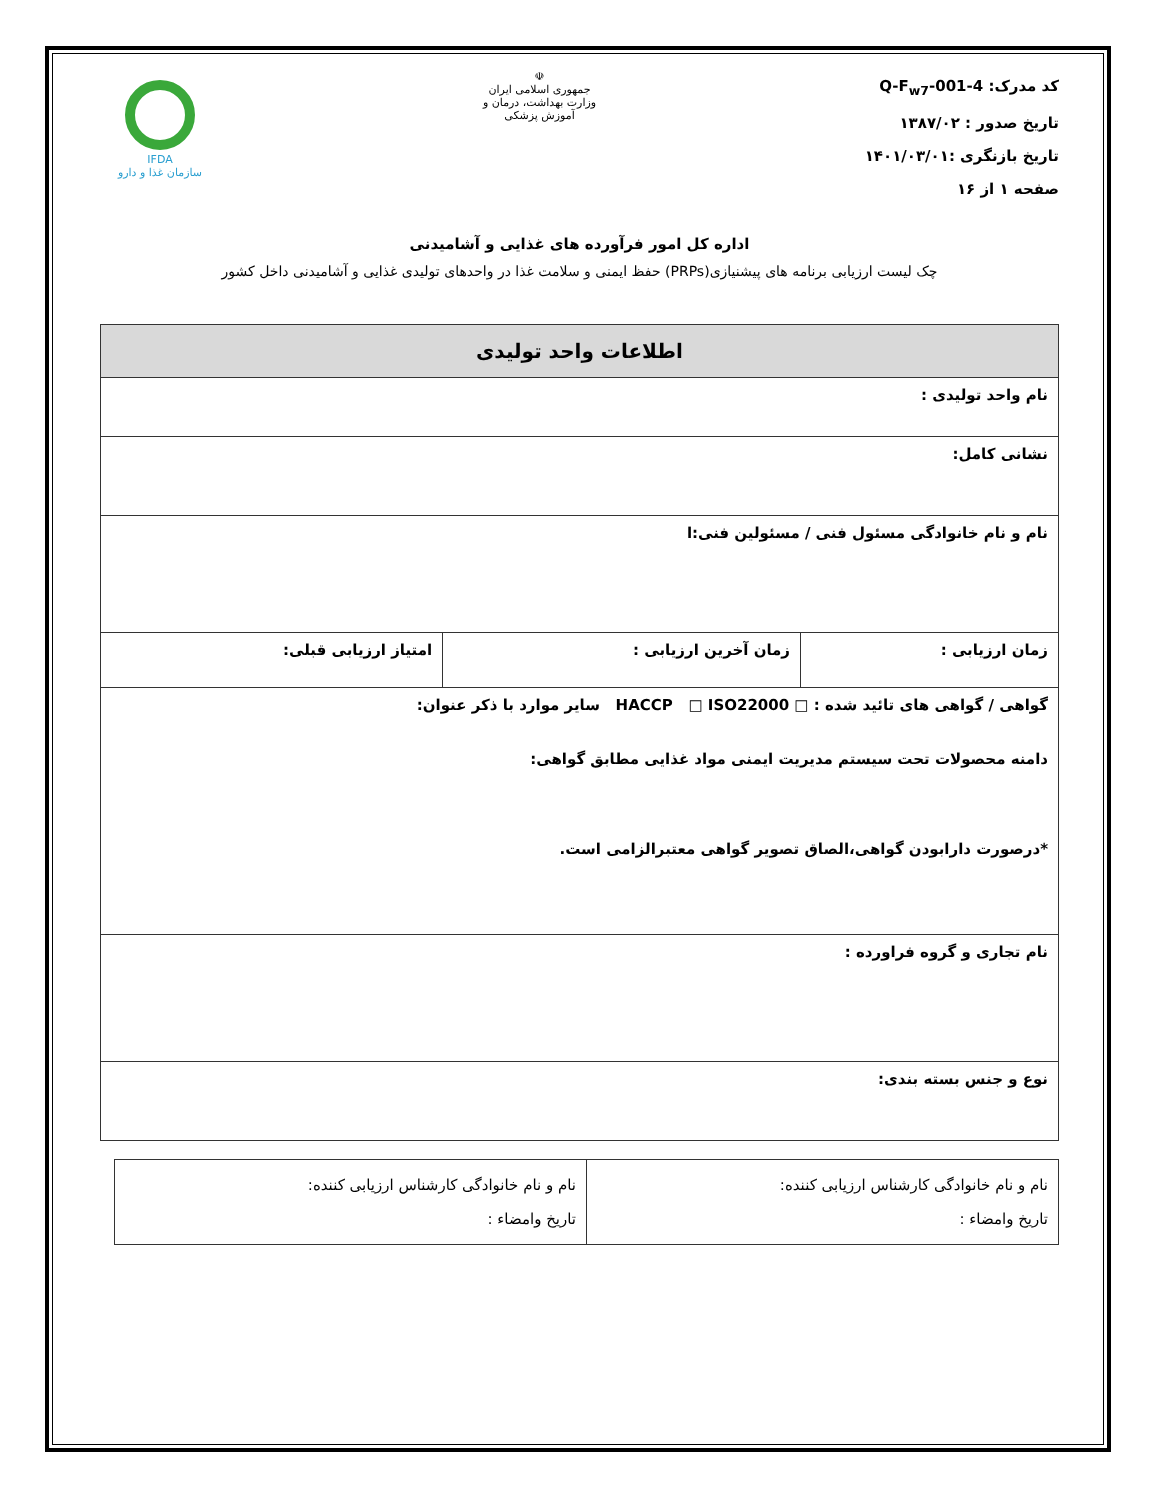کد مدرک: Q-F<sub>w7</sub>-001-4
تاریخ صدور : ۱۳۸۷/۰۲
تاریخ بازنگری :۱۴۰۱/۰۳/۰۱
صفحه ۱ از ۱۶
☫
جمهوری اسلامی ایران
وزارت بهداشت، درمان و آموزش پزشکی
IFDA
سازمان غذا و دارو
اداره کل امور فرآورده های غذایی و آشامیدنی
چک لیست ارزیابی برنامه های پیشنیازی(PRPs) حفظ ایمنی و سلامت غذا در واحدهای تولیدی غذایی و آشامیدنی داخل کشور
| اطلاعات واحد تولیدی | | |
| --- | --- | --- |
| نام واحد تولیدی : | | |
| نشانی کامل: | | |
| نام و نام خانوادگی مسئول فنی / مسئولین فنی:ا | | |
| زمان ارزیابی : | زمان آخرین ارزیابی : | امتیاز ارزیابی قبلی: |
| گواهی / گواهی های تائید شده : □ HACCP □ ISO22000 سایر موارد با ذکر عنوان: دامنه محصولات تحت سیستم مدیریت ایمنی مواد غذایی مطابق گواهی: *درصورت دارابودن گواهی،الصاق تصویر گواهی معتبرالزامی است. | | |
| نام تجاری و گروه فراورده : | | |
| نوع و جنس بسته بندی: | | |
| نام و نام خانوادگی کارشناس ارزیابی کننده: تاریخ وامضاء : | نام و نام خانوادگی کارشناس ارزیابی کننده: تاریخ وامضاء : |